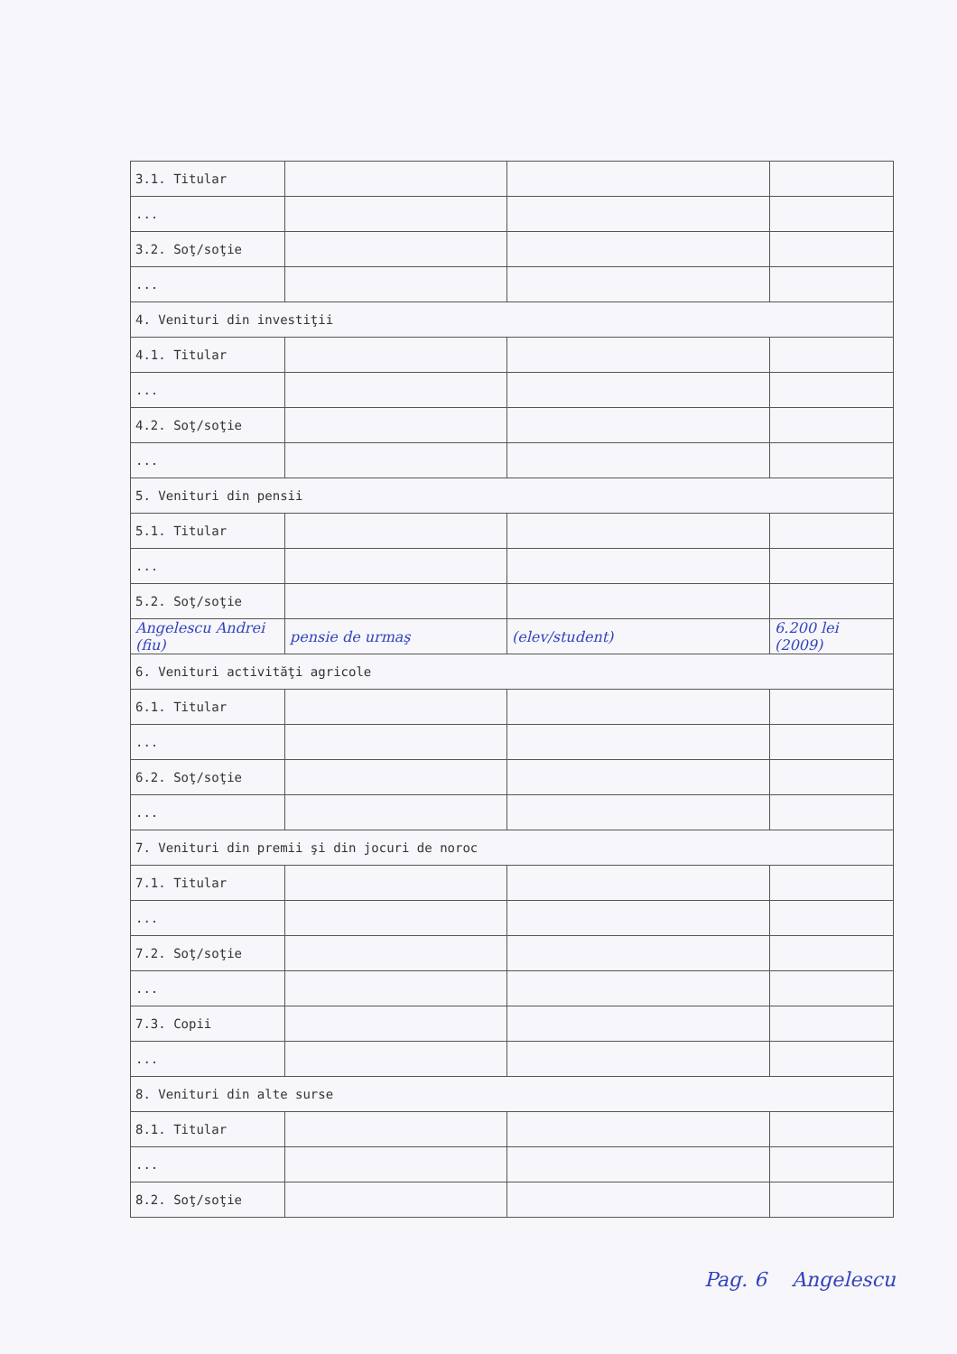| 3.1. Titular | | | |
| ... | | | |
| 3.2. Soţ/soţie | | | |
| ... | | | |
| 4. Venituri din investiţii | | | |
| 4.1. Titular | | | |
| ... | | | |
| 4.2. Soţ/soţie | | | |
| ... | | | |
| 5. Venituri din pensii | | | |
| 5.1. Titular | | | |
| ... | | | |
| 5.2. Soţ/soţie | | | |
| Angelescu Andrei (fiu) | pensie de urmaş | (elev/student) | 6.200 lei (2009) |
| 6. Venituri activităţi agricole | | | |
| 6.1. Titular | | | |
| ... | | | |
| 6.2. Soţ/soţie | | | |
| ... | | | |
| 7. Venituri din premii şi din jocuri de noroc | | | |
| 7.1. Titular | | | |
| ... | | | |
| 7.2. Soţ/soţie | | | |
| ... | | | |
| 7.3. Copii | | | |
| ... | | | |
| 8. Venituri din alte surse | | | |
| 8.1. Titular | | | |
| ... | | | |
| 8.2. Soţ/soţie | | | |
Pag. 6 Angelescu